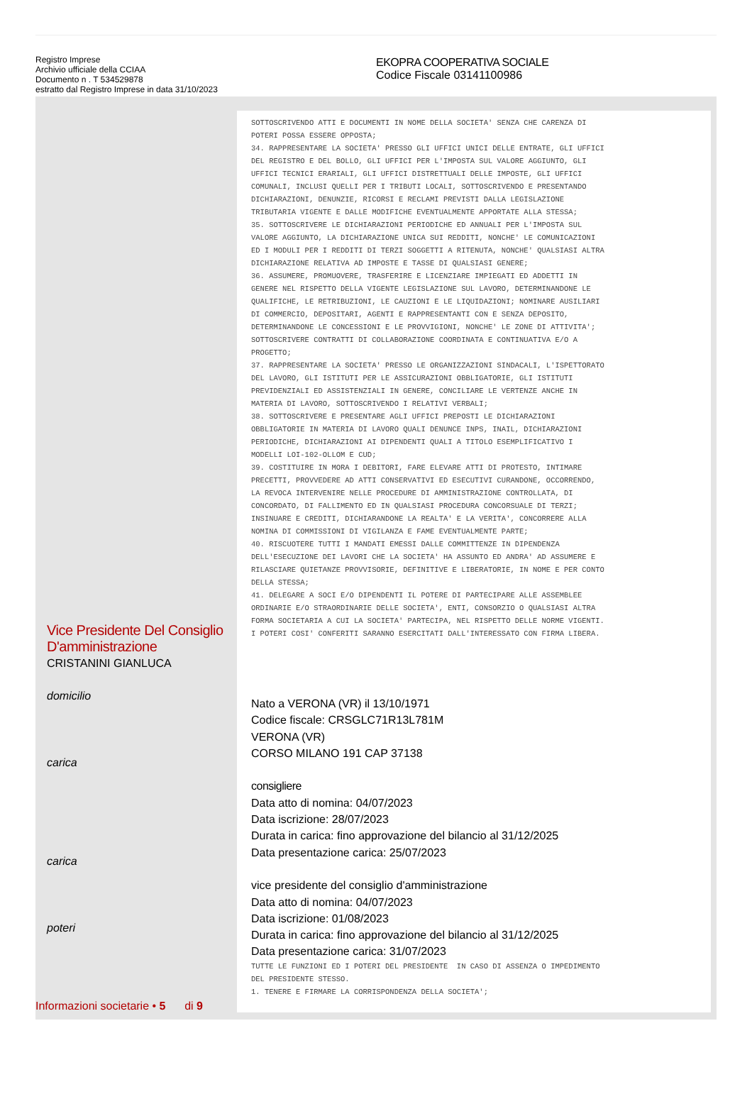Registro Imprese
Archivio ufficiale della CCIAA
Documento n . T 534529878
estratto dal Registro Imprese in data 31/10/2023
EKOPRA COOPERATIVA SOCIALE
Codice Fiscale 03141100986
SOTTOSCRIVENDO ATTI E DOCUMENTI IN NOME DELLA SOCIETA' SENZA CHE CARENZA DI POTERI POSSA ESSERE OPPOSTA; 34. RAPPRESENTARE LA SOCIETA' PRESSO GLI UFFICI UNICI DELLE ENTRATE, GLI UFFICI DEL REGISTRO E DEL BOLLO, GLI UFFICI PER L'IMPOSTA SUL VALORE AGGIUNTO, GLI UFFICI TECNICI ERARIALI, GLI UFFICI DISTRETTUALI DELLE IMPOSTE, GLI UFFICI COMUNALI, INCLUSI QUELLI PER I TRIBUTI LOCALI, SOTTOSCRIVENDO E PRESENTANDO DICHIARAZIONI, DENUNZIE, RICORSI E RECLAMI PREVISTI DALLA LEGISLAZIONE TRIBUTARIA VIGENTE E DALLE MODIFICHE EVENTUALMENTE APPORTATE ALLA STESSA; 35. SOTTOSCRIVERE LE DICHIARAZIONI PERIODICHE ED ANNUALI PER L'IMPOSTA SUL VALORE AGGIUNTO, LA DICHIARAZIONE UNICA SUI REDDITI, NONCHE' LE COMUNICAZIONI ED I MODULI PER I REDDITI DI TERZI SOGGETTI A RITENUTA, NONCHE' QUALSIASI ALTRA DICHIARAZIONE RELATIVA AD IMPOSTE E TASSE DI QUALSIASI GENERE; 36. ASSUMERE, PROMUOVERE, TRASFERIRE E LICENZIARE IMPIEGATI ED ADDETTI IN GENERE NEL RISPETTO DELLA VIGENTE LEGISLAZIONE SUL LAVORO, DETERMINANDONE LE QUALIFICHE, LE RETRIBUZIONI, LE CAUZIONI E LE LIQUIDAZIONI; NOMINARE AUSILIARI DI COMMERCIO, DEPOSITARI, AGENTI E RAPPRESENTANTI CON E SENZA DEPOSITO, DETERMINANDONE LE CONCESSIONI E LE PROVVIGIONI, NONCHE' LE ZONE DI ATTIVITA'; SOTTOSCRIVERE CONTRATTI DI COLLABORAZIONE COORDINATA E CONTINUATIVA E/O A PROGETTO; 37. RAPPRESENTARE LA SOCIETA' PRESSO LE ORGANIZZAZIONI SINDACALI, L'ISPETTORATO DEL LAVORO, GLI ISTITUTI PER LE ASSICURAZIONI OBBLIGATORIE, GLI ISTITUTI PREVIDENZIALI ED ASSISTENZIALI IN GENERE, CONCILIARE LE VERTENZE ANCHE IN MATERIA DI LAVORO, SOTTOSCRIVENDO I RELATIVI VERBALI; 38. SOTTOSCRIVERE E PRESENTARE AGLI UFFICI PREPOSTI LE DICHIARAZIONI OBBLIGATORIE IN MATERIA DI LAVORO QUALI DENUNCE INPS, INAIL, DICHIARAZIONI PERIODICHE, DICHIARAZIONI AI DIPENDENTI QUALI A TITOLO ESEMPLIFICATIVO I MODELLI LOI-102-OLLOM E CUD; 39. COSTITUIRE IN MORA I DEBITORI, FARE ELEVARE ATTI DI PROTESTO, INTIMARE PRECETTI, PROVVEDERE AD ATTI CONSERVATIVI ED ESECUTIVI CURANDONE, OCCORRENDO, LA REVOCA INTERVENIRE NELLE PROCEDURE DI AMMINISTRAZIONE CONTROLLATA, DI CONCORDATO, DI FALLIMENTO ED IN QUALSIASI PROCEDURA CONCORSUALE DI TERZI; INSINUARE E CREDITI, DICHIARANDONE LA REALTA' E LA VERITA', CONCORRERE ALLA NOMINA DI COMMISSIONI DI VIGILANZA E FAME EVENTUALMENTE PARTE; 40. RISCUOTERE TUTTI I MANDATI EMESSI DALLE COMMITTENZE IN DIPENDENZA DELL'ESECUZIONE DEI LAVORI CHE LA SOCIETA' HA ASSUNTO ED ANDRA' AD ASSUMERE E RILASCIARE QUIETANZE PROVVISORIE, DEFINITIVE E LIBERATORIE, IN NOME E PER CONTO DELLA STESSA; 41. DELEGARE A SOCI E/O DIPENDENTI IL POTERE DI PARTECIPARE ALLE ASSEMBLEE ORDINARIE E/O STRAORDINARIE DELLE SOCIETA', ENTI, CONSORZIO O QUALSIASI ALTRA FORMA SOCIETARIA A CUI LA SOCIETA' PARTECIPA, NEL RISPETTO DELLE NORME VIGENTI. I POTERI COSI' CONFERITI SARANNO ESERCITATI DALL'INTERESSATO CON FIRMA LIBERA.
Nato a VERONA (VR) il 13/10/1971
Codice fiscale: CRSGLC71R13L781M
VERONA (VR)
CORSO MILANO 191 CAP 37138
consigliere
Data atto di nomina: 04/07/2023
Data iscrizione: 28/07/2023
Durata in carica: fino approvazione del bilancio al 31/12/2025
Data presentazione carica: 25/07/2023
vice presidente del consiglio d'amministrazione
Data atto di nomina: 04/07/2023
Data iscrizione: 01/08/2023
Durata in carica: fino approvazione del bilancio al 31/12/2025
Data presentazione carica: 31/07/2023
TUTTE LE FUNZIONI ED I POTERI DEL PRESIDENTE IN CASO DI ASSENZA O IMPEDIMENTO DEL PRESIDENTE STESSO. 1. TENERE E FIRMARE LA CORRISPONDENZA DELLA SOCIETA';
Vice Presidente Del Consiglio D'amministrazione
CRISTANINI GIANLUCA
domicilio
carica
carica
poteri
Informazioni societarie • 5 di 9